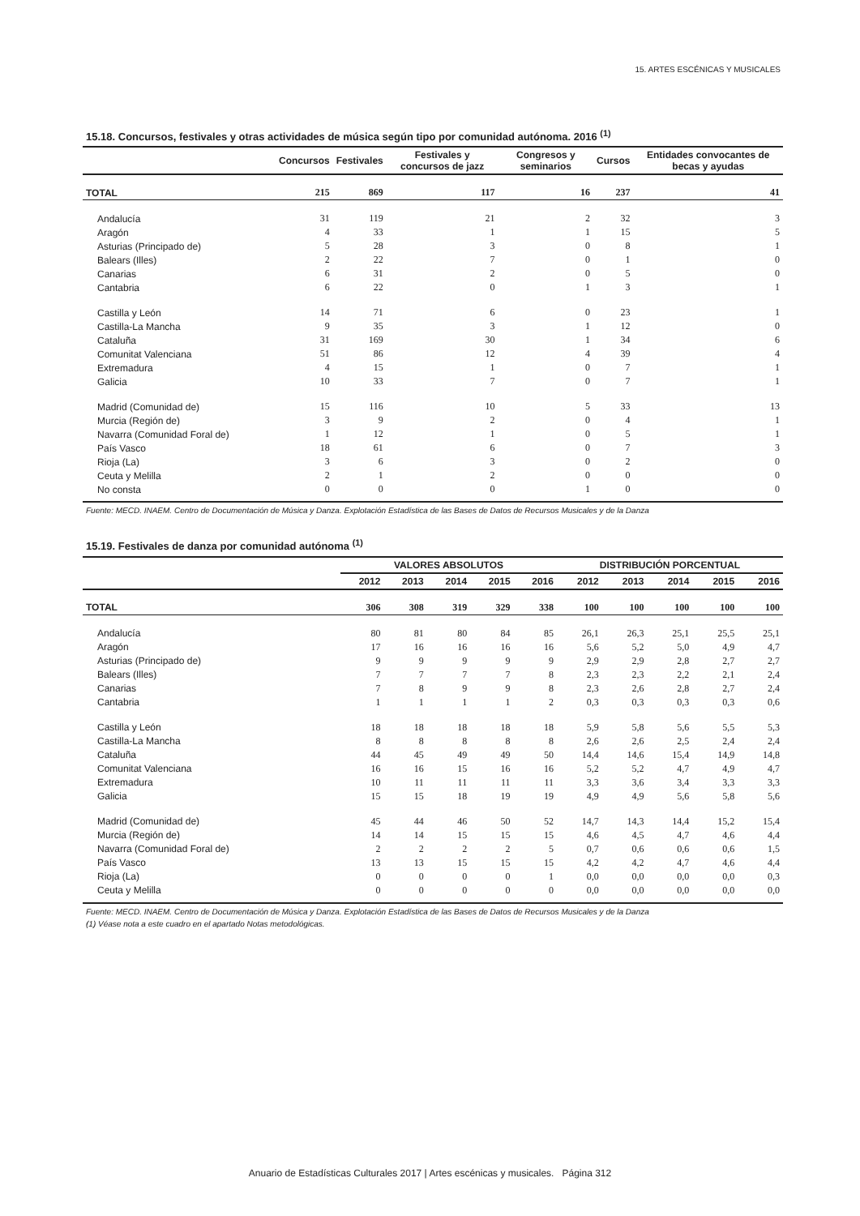15. ARTES ESCÉNICAS Y MUSICALES
15.18. Concursos, festivales y otras actividades de música según tipo por comunidad autónoma. 2016 <sup>(1)</sup>
| | Concursos | Festivales | Festivales y concursos de jazz | Congresos y seminarios | Cursos | Entidades convocantes de becas y ayudas |
| --- | --- | --- | --- | --- | --- | --- |
| TOTAL | 215 | 869 | 117 | 16 | 237 | 41 |
| Andalucía | 31 | 119 | 21 | 2 | 32 | 3 |
| Aragón | 4 | 33 | 1 | 1 | 15 | 5 |
| Asturias (Principado de) | 5 | 28 | 3 | 0 | 8 | 1 |
| Balears (Illes) | 2 | 22 | 7 | 0 | 1 | 0 |
| Canarias | 6 | 31 | 2 | 0 | 5 | 0 |
| Cantabria | 6 | 22 | 0 | 1 | 3 | 1 |
| Castilla y León | 14 | 71 | 6 | 0 | 23 | 1 |
| Castilla-La Mancha | 9 | 35 | 3 | 1 | 12 | 0 |
| Cataluña | 31 | 169 | 30 | 1 | 34 | 6 |
| Comunitat Valenciana | 51 | 86 | 12 | 4 | 39 | 4 |
| Extremadura | 4 | 15 | 1 | 0 | 7 | 1 |
| Galicia | 10 | 33 | 7 | 0 | 7 | 1 |
| Madrid (Comunidad de) | 15 | 116 | 10 | 5 | 33 | 13 |
| Murcia (Región de) | 3 | 9 | 2 | 0 | 4 | 1 |
| Navarra (Comunidad Foral de) | 1 | 12 | 1 | 0 | 5 | 1 |
| País Vasco | 18 | 61 | 6 | 0 | 7 | 3 |
| Rioja (La) | 3 | 6 | 3 | 0 | 2 | 0 |
| Ceuta y Melilla | 2 | 1 | 2 | 0 | 0 | 0 |
| No consta | 0 | 0 | 0 | 1 | 0 | 0 |
Fuente: MECD. INAEM. Centro de Documentación de Música y Danza. Explotación Estadística de las Bases de Datos de Recursos Musicales y de la Danza
15.19. Festivales de danza por comunidad autónoma <sup>(1)</sup>
| | VALORES ABSOLUTOS | | | | | DISTRIBUCIÓN PORCENTUAL | | | | |
| --- | --- | --- | --- | --- | --- | --- | --- | --- | --- | --- |
| | 2012 | 2013 | 2014 | 2015 | 2016 | 2012 | 2013 | 2014 | 2015 | 2016 |
| TOTAL | 306 | 308 | 319 | 329 | 338 | 100 | 100 | 100 | 100 | 100 |
| Andalucía | 80 | 81 | 80 | 84 | 85 | 26,1 | 26,3 | 25,1 | 25,5 | 25,1 |
| Aragón | 17 | 16 | 16 | 16 | 16 | 5,6 | 5,2 | 5,0 | 4,9 | 4,7 |
| Asturias (Principado de) | 9 | 9 | 9 | 9 | 9 | 2,9 | 2,9 | 2,8 | 2,7 | 2,7 |
| Balears (Illes) | 7 | 7 | 7 | 7 | 8 | 2,3 | 2,3 | 2,2 | 2,1 | 2,4 |
| Canarias | 7 | 8 | 9 | 9 | 8 | 2,3 | 2,6 | 2,8 | 2,7 | 2,4 |
| Cantabria | 1 | 1 | 1 | 1 | 2 | 0,3 | 0,3 | 0,3 | 0,3 | 0,6 |
| Castilla y León | 18 | 18 | 18 | 18 | 18 | 5,9 | 5,8 | 5,6 | 5,5 | 5,3 |
| Castilla-La Mancha | 8 | 8 | 8 | 8 | 8 | 2,6 | 2,6 | 2,5 | 2,4 | 2,4 |
| Cataluña | 44 | 45 | 49 | 49 | 50 | 14,4 | 14,6 | 15,4 | 14,9 | 14,8 |
| Comunitat Valenciana | 16 | 16 | 15 | 16 | 16 | 5,2 | 5,2 | 4,7 | 4,9 | 4,7 |
| Extremadura | 10 | 11 | 11 | 11 | 11 | 3,3 | 3,6 | 3,4 | 3,3 | 3,3 |
| Galicia | 15 | 15 | 18 | 19 | 19 | 4,9 | 4,9 | 5,6 | 5,8 | 5,6 |
| Madrid (Comunidad de) | 45 | 44 | 46 | 50 | 52 | 14,7 | 14,3 | 14,4 | 15,2 | 15,4 |
| Murcia (Región de) | 14 | 14 | 15 | 15 | 15 | 4,6 | 4,5 | 4,7 | 4,6 | 4,4 |
| Navarra (Comunidad Foral de) | 2 | 2 | 2 | 2 | 5 | 0,7 | 0,6 | 0,6 | 0,6 | 1,5 |
| País Vasco | 13 | 13 | 15 | 15 | 15 | 4,2 | 4,2 | 4,7 | 4,6 | 4,4 |
| Rioja (La) | 0 | 0 | 0 | 0 | 1 | 0,0 | 0,0 | 0,0 | 0,0 | 0,3 |
| Ceuta y Melilla | 0 | 0 | 0 | 0 | 0 | 0,0 | 0,0 | 0,0 | 0,0 | 0,0 |
Fuente: MECD. INAEM. Centro de Documentación de Música y Danza. Explotación Estadística de las Bases de Datos de Recursos Musicales y de la Danza
(1) Véase nota a este cuadro en el apartado Notas metodológicas.
Anuario de Estadísticas Culturales 2017 | Artes escénicas y musicales. Página 312